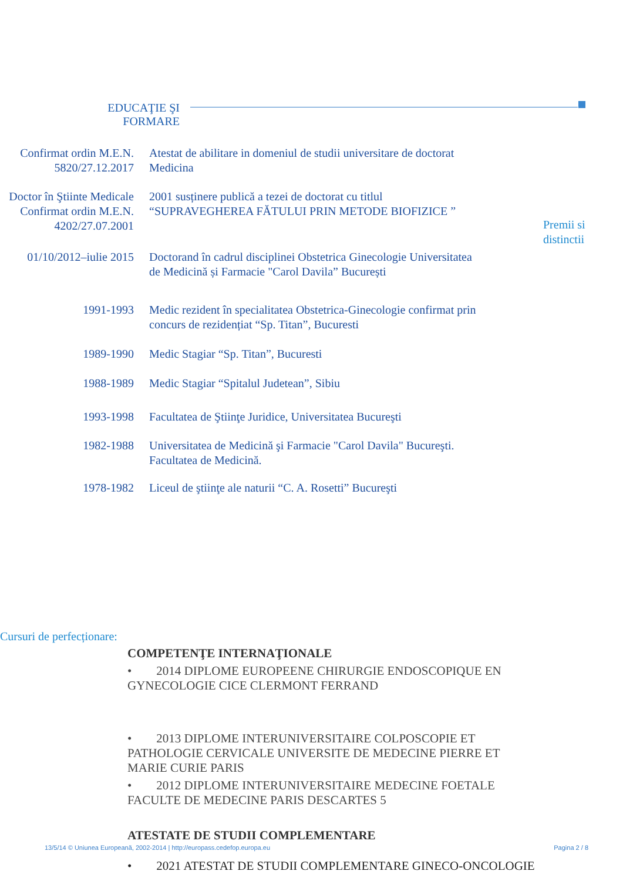EDUCAŢIE ŞI
FORMARE
Confirmat ordin M.E.N. 5820/27.12.2017
Atestat de abilitare in domeniul de studii universitare de doctorat Medicina
Doctor în Ştiinte Medicale Confirmat ordin M.E.N. 4202/27.07.2001
2001 susținere publică a tezei de doctorat cu titlul “SUPRAVEGHEREA FĂTULUI PRIN METODE BIOFIZICE ”
Premii si
distinctii
01/10/2012–iulie 2015
Doctorand în cadrul disciplinei Obstetrica Ginecologie Universitatea de Medicină și Farmacie "Carol Davila” București
1991-1993 Medic rezident în specialitatea Obstetrica-Ginecologie confirmat prin concurs de rezidențiat “Sp. Titan”, Bucuresti
1989-1990 Medic Stagiar “Sp. Titan”, Bucuresti
1988-1989 Medic Stagiar “Spitalul Judetean”, Sibiu
1993-1998 Facultatea de Ştiinţe Juridice, Universitatea Bucureşti
1982-1988 Universitatea de Medicină şi Farmacie "Carol Davila" Bucureşti. Facultatea de Medicină.
1978-1982 Liceul de ştiinţe ale naturii “C. A. Rosetti” Bucureşti
Cursuri de perfecționare:
COMPETENŢE INTERNAŢIONALE
• 2014 DIPLOME EUROPEENE CHIRURGIE ENDOSCOPIQUE EN GYNECOLOGIE CICE CLERMONT FERRAND
• 2013 DIPLOME INTERUNIVERSITAIRE COLPOSCOPIE ET PATHOLOGIE CERVICALE UNIVERSITE DE MEDECINE PIERRE ET MARIE CURIE PARIS
• 2012 DIPLOME INTERUNIVERSITAIRE MEDECINE FOETALE FACULTE DE MEDECINE PARIS DESCARTES 5
ATESTATE DE STUDII COMPLEMENTARE
13/5/14 © Uniunea Europeană, 2002-2014 | http://europass.cedefop.europa.eu Pagina 2 / 8
• 2021 ATESTAT DE STUDII COMPLEMENTARE GINECO-ONCOLOGIE